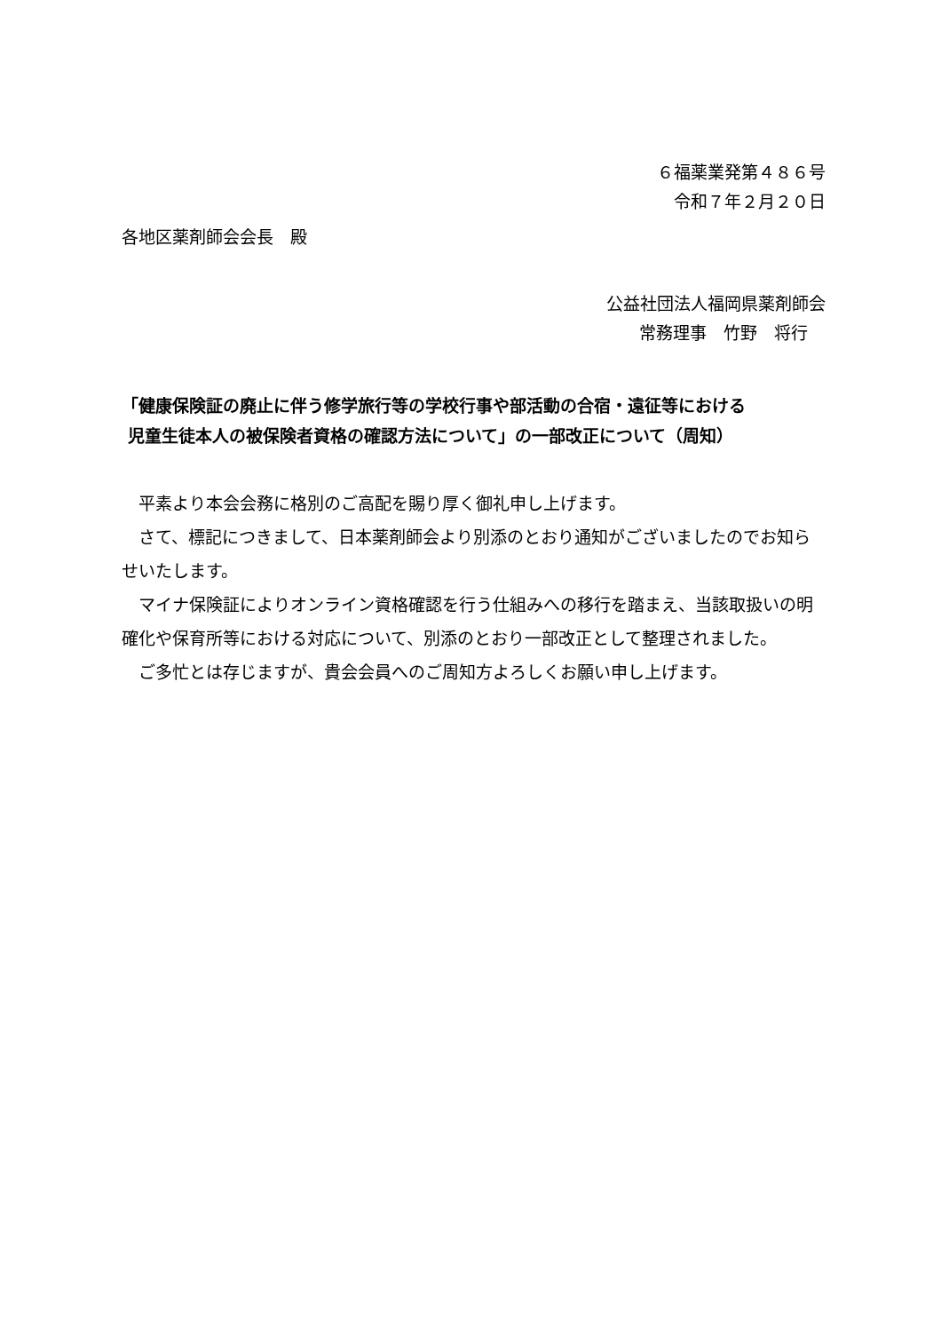６福薬業発第４８６号
令和７年２月２０日
各地区薬剤師会会長　殿
公益社団法人福岡県薬剤師会
常務理事　竹野　将行
「健康保険証の廃止に伴う修学旅行等の学校行事や部活動の合宿・遠征等における
児童生徒本人の被保険者資格の確認方法について」の一部改正について（周知）
　平素より本会会務に格別のご高配を賜り厚く御礼申し上げます。
　さて、標記につきまして、日本薬剤師会より別添のとおり通知がございましたのでお知らせいたします。
　マイナ保険証によりオンライン資格確認を行う仕組みへの移行を踏まえ、当該取扱いの明確化や保育所等における対応について、別添のとおり一部改正として整理されました。
　ご多忙とは存じますが、貴会会員へのご周知方よろしくお願い申し上げます。